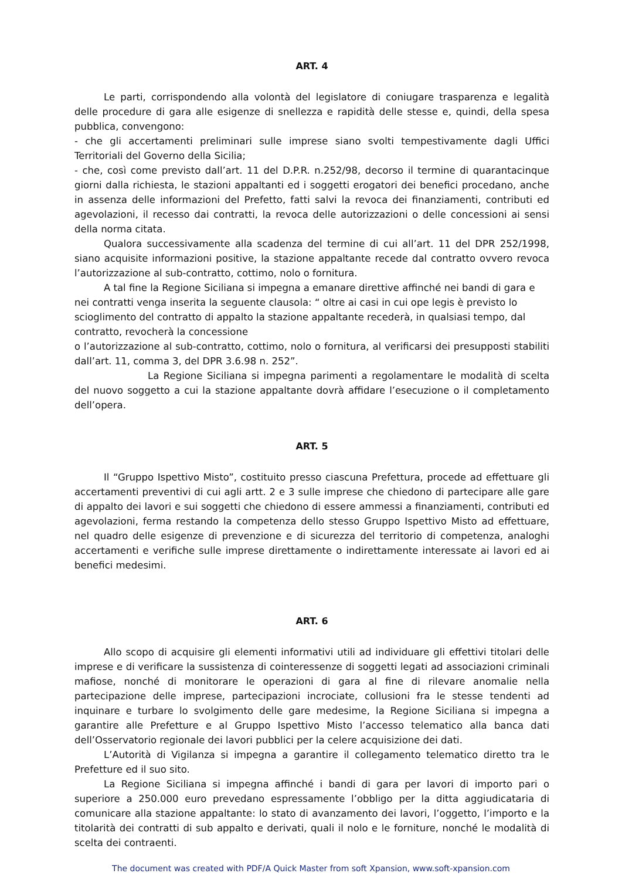ART. 4
Le parti, corrispondendo alla volontà del legislatore di coniugare trasparenza e legalità delle procedure di gara alle esigenze di snellezza e rapidità delle stesse e, quindi, della spesa pubblica, convengono:
- che gli accertamenti preliminari sulle imprese siano svolti tempestivamente dagli Uffici Territoriali del Governo della Sicilia;
- che, così come previsto dall’art. 11 del D.P.R. n.252/98, decorso il termine di quarantacinque giorni dalla richiesta, le stazioni appaltanti ed i soggetti erogatori dei benefici procedano, anche in assenza delle informazioni del Prefetto, fatti salvi la revoca dei finanziamenti, contributi ed agevolazioni, il recesso dai contratti, la revoca delle autorizzazioni o delle concessioni ai sensi della norma citata.
Qualora successivamente alla scadenza del termine di cui all’art. 11 del DPR 252/1998, siano acquisite informazioni positive, la stazione appaltante recede dal contratto ovvero revoca l’autorizzazione al sub-contratto, cottimo, nolo o fornitura.
A tal fine la Regione Siciliana si impegna a emanare direttive affinché nei bandi di gara e nei contratti venga inserita la seguente clausola: “ oltre ai casi in cui ope legis è previsto lo scioglimento del contratto di appalto la stazione appaltante recederà, in qualsiasi tempo, dal contratto, revocherà la concessione
o l’autorizzazione al sub-contratto, cottimo, nolo o fornitura, al verificarsi dei presupposti stabiliti dall’art. 11, comma 3, del DPR 3.6.98 n. 252”.
La Regione Siciliana si impegna parimenti a regolamentare le modalità di scelta del nuovo soggetto a cui la stazione appaltante dovrà affidare l’esecuzione o il completamento dell’opera.
ART. 5
Il “Gruppo Ispettivo Misto”, costituito presso ciascuna Prefettura, procede ad effettuare gli accertamenti preventivi di cui agli artt. 2 e 3 sulle imprese che chiedono di partecipare alle gare di appalto dei lavori e sui soggetti che chiedono di essere ammessi a finanziamenti, contributi ed agevolazioni, ferma restando la competenza dello stesso Gruppo Ispettivo Misto ad effettuare, nel quadro delle esigenze di prevenzione e di sicurezza del territorio di competenza, analoghi accertamenti e verifiche sulle imprese direttamente o indirettamente interessate ai lavori ed ai benefici medesimi.
ART. 6
Allo scopo di acquisire gli elementi informativi utili ad individuare gli effettivi titolari delle imprese e di verificare la sussistenza di cointeressenze di soggetti legati ad associazioni criminali mafiose, nonché di monitorare le operazioni di gara al fine di rilevare anomalie nella partecipazione delle imprese, partecipazioni incrociate, collusioni fra le stesse tendenti ad inquinare e turbare lo svolgimento delle gare medesime, la Regione Siciliana si impegna a garantire alle Prefetture e al Gruppo Ispettivo Misto l’accesso telematico alla banca dati dell’Osservatorio regionale dei lavori pubblici per la celere acquisizione dei dati.
L’Autorità di Vigilanza si impegna a garantire il collegamento telematico diretto tra le Prefetture ed il suo sito.
La Regione Siciliana si impegna affinché i bandi di gara per lavori di importo pari o superiore a 250.000 euro prevedano espressamente l’obbligo per la ditta aggiudicataria di comunicare alla stazione appaltante: lo stato di avanzamento dei lavori, l’oggetto, l’importo e la titolarità dei contratti di sub appalto e derivati, quali il nolo e le forniture, nonché le modalità di scelta dei contraenti.
The document was created with PDF/A Quick Master from soft Xpansion, www.soft-xpansion.com